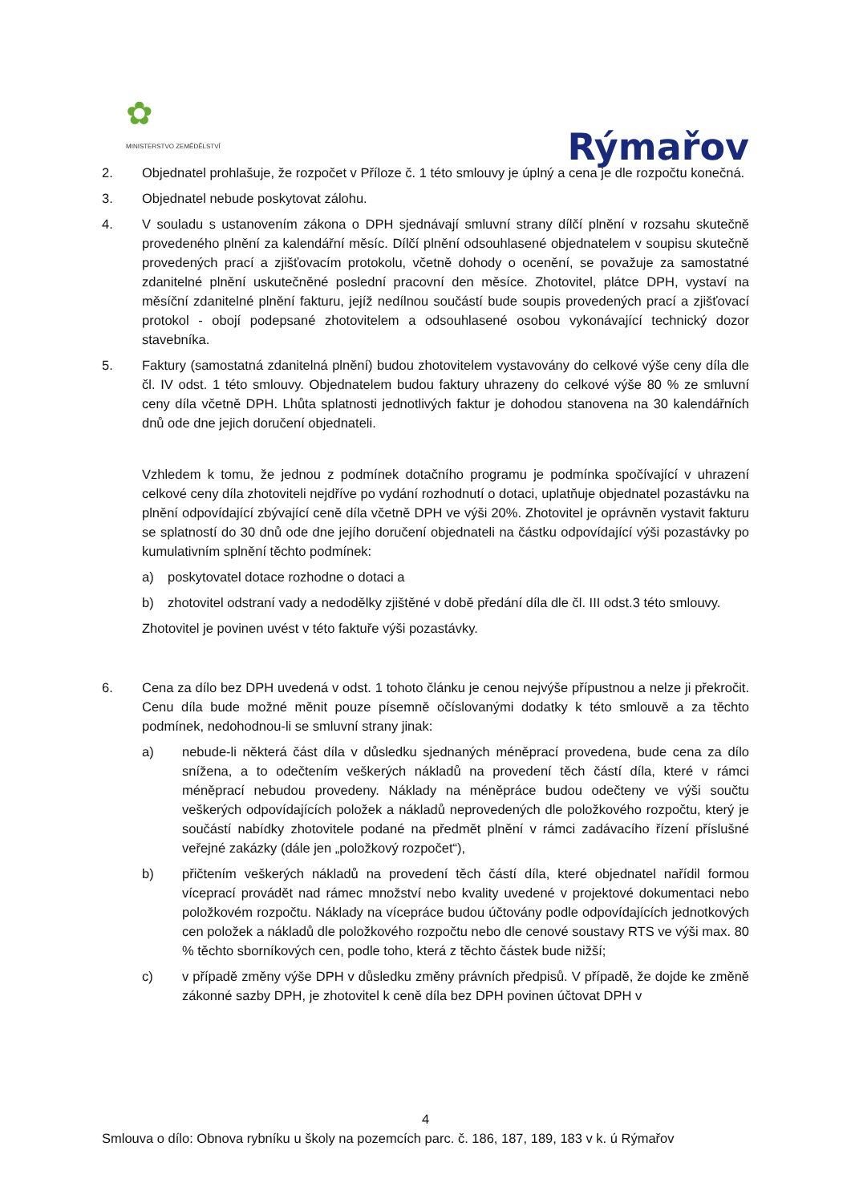✿
MINISTERSTVO ZEMĚDĚLSTVÍ
Rýmařov
2. Objednatel prohlašuje, že rozpočet v Příloze č. 1 této smlouvy je úplný a cena je dle rozpočtu konečná.
3. Objednatel nebude poskytovat zálohu.
4. V souladu s ustanovením zákona o DPH sjednávají smluvní strany dílčí plnění v rozsahu skutečně provedeného plnění za kalendářní měsíc. Dílčí plnění odsouhlasené objednatelem v soupisu skutečně provedených prací a zjišťovacím protokolu, včetně dohody o ocenění, se považuje za samostatné zdanitelné plnění uskutečněné poslední pracovní den měsíce. Zhotovitel, plátce DPH, vystaví na měsíční zdanitelné plnění fakturu, jejíž nedílnou součástí bude soupis provedených prací a zjišťovací protokol - obojí podepsané zhotovitelem a odsouhlasené osobou vykonávající technický dozor stavebníka.
5. Faktury (samostatná zdanitelná plnění) budou zhotovitelem vystavovány do celkové výše ceny díla dle čl. IV odst. 1 této smlouvy. Objednatelem budou faktury uhrazeny do celkové výše 80 % ze smluvní ceny díla včetně DPH. Lhůta splatnosti jednotlivých faktur je dohodou stanovena na 30 kalendářních dnů ode dne jejich doručení objednateli.
Vzhledem k tomu, že jednou z podmínek dotačního programu je podmínka spočívající v uhrazení celkové ceny díla zhotoviteli nejdříve po vydání rozhodnutí o dotaci, uplatňuje objednatel pozastávku na plnění odpovídající zbývající ceně díla včetně DPH ve výši 20%. Zhotovitel je oprávněn vystavit fakturu se splatností do 30 dnů ode dne jejího doručení objednateli na částku odpovídající výši pozastávky po kumulativním splnění těchto podmínek:
a) poskytovatel dotace rozhodne o dotaci a
b) zhotovitel odstraní vady a nedodělky zjištěné v době předání díla dle čl. III odst.3 této smlouvy.
Zhotovitel je povinen uvést v této faktuře výši pozastávky.
6. Cena za dílo bez DPH uvedená v odst. 1 tohoto článku je cenou nejvýše přípustnou a nelze ji překročit. Cenu díla bude možné měnit pouze písemně očíslovanými dodatky k této smlouvě a za těchto podmínek, nedohodnou-li se smluvní strany jinak:
a) nebude-li některá část díla v důsledku sjednaných méněprací provedena, bude cena za dílo snížena, a to odečtením veškerých nákladů na provedení těch částí díla, které v rámci méněprací nebudou provedeny. Náklady na méněpráce budou odečteny ve výši součtu veškerých odpovídajících položek a nákladů neprovedených dle položkového rozpočtu, který je součástí nabídky zhotovitele podané na předmět plnění v rámci zadávacího řízení příslušné veřejné zakázky (dále jen „položkový rozpočet“),
b) přičtením veškerých nákladů na provedení těch částí díla, které objednatel nařídil formou víceprací provádět nad rámec množství nebo kvality uvedené v projektové dokumentaci nebo položkovém rozpočtu. Náklady na vícepráce budou účtovány podle odpovídajících jednotkových cen položek a nákladů dle položkového rozpočtu nebo dle cenové soustavy RTS ve výši max. 80 % těchto sborníkových cen, podle toho, která z těchto částek bude nižší;
c) v případě změny výše DPH v důsledku změny právních předpisů. V případě, že dojde ke změně zákonné sazby DPH, je zhotovitel k ceně díla bez DPH povinen účtovat DPH v
4
Smlouva o dílo: Obnova rybníku u školy na pozemcích parc. č. 186, 187, 189, 183 v k. ú Rýmařov